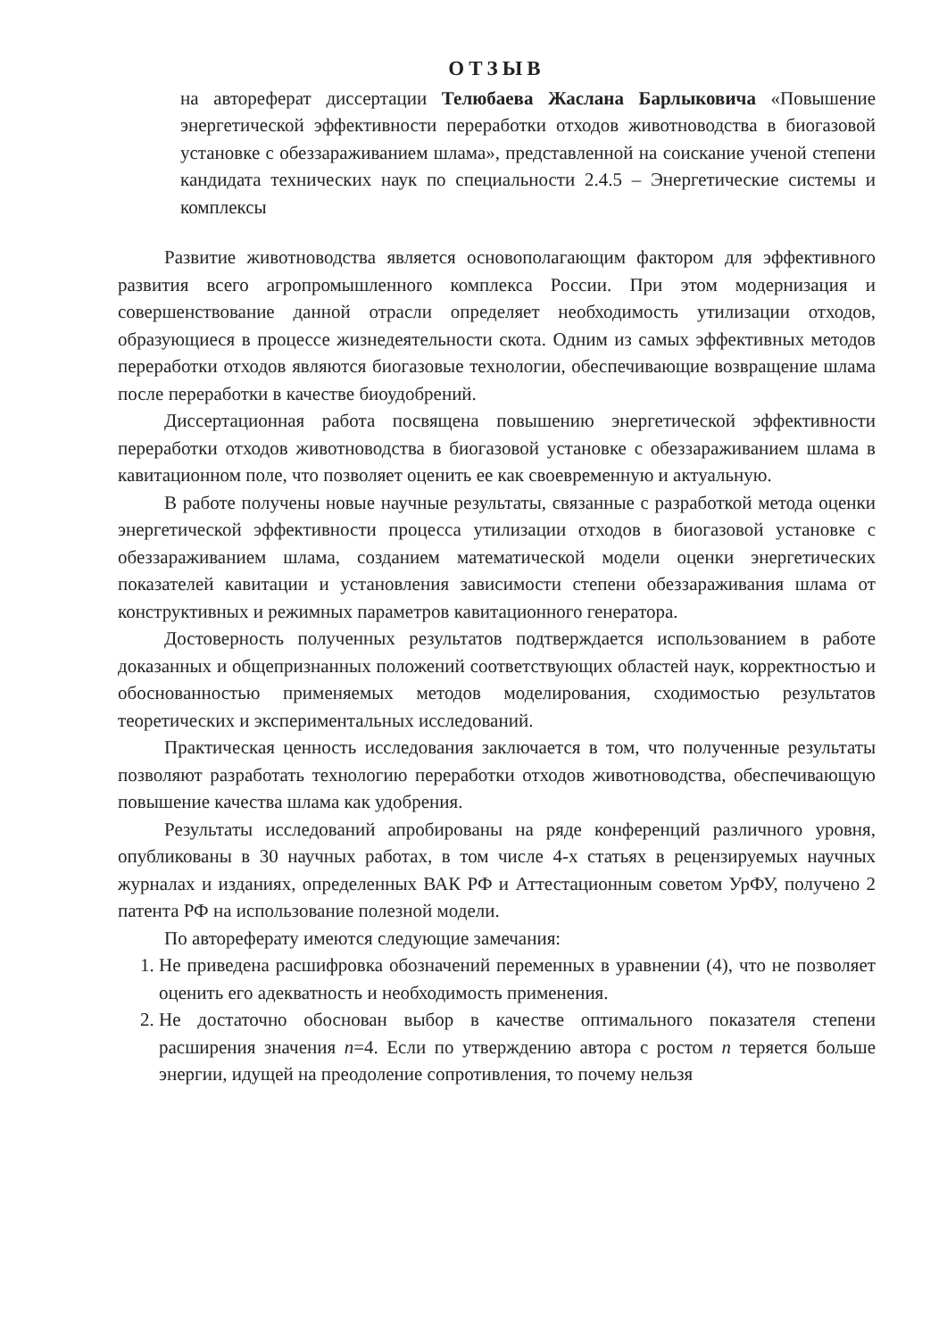ОТЗЫВ
на автореферат диссертации Телюбаева Жаслана Барлыковича «Повышение энергетической эффективности переработки отходов животноводства в биогазовой установке с обеззараживанием шлама», представленной на соискание ученой степени кандидата технических наук по специальности 2.4.5 – Энергетические системы и комплексы
Развитие животноводства является основополагающим фактором для эффективного развития всего агропромышленного комплекса России. При этом модернизация и совершенствование данной отрасли определяет необходимость утилизации отходов, образующиеся в процессе жизнедеятельности скота. Одним из самых эффективных методов переработки отходов являются биогазовые технологии, обеспечивающие возвращение шлама после переработки в качестве биоудобрений.
Диссертационная работа посвящена повышению энергетической эффективности переработки отходов животноводства в биогазовой установке с обеззараживанием шлама в кавитационном поле, что позволяет оценить ее как своевременную и актуальную.
В работе получены новые научные результаты, связанные с разработкой метода оценки энергетической эффективности процесса утилизации отходов в биогазовой установке с обеззараживанием шлама, созданием математической модели оценки энергетических показателей кавитации и установления зависимости степени обеззараживания шлама от конструктивных и режимных параметров кавитационного генератора.
Достоверность полученных результатов подтверждается использованием в работе доказанных и общепризнанных положений соответствующих областей наук, корректностью и обоснованностью применяемых методов моделирования, сходимостью результатов теоретических и экспериментальных исследований.
Практическая ценность исследования заключается в том, что полученные результаты позволяют разработать технологию переработки отходов животноводства, обеспечивающую повышение качества шлама как удобрения.
Результаты исследований апробированы на ряде конференций различного уровня, опубликованы в 30 научных работах, в том числе 4-х статьях в рецензируемых научных журналах и изданиях, определенных ВАК РФ и Аттестационным советом УрФУ, получено 2 патента РФ на использование полезной модели.
По автореферату имеются следующие замечания:
1. Не приведена расшифровка обозначений переменных в уравнении (4), что не позволяет оценить его адекватность и необходимость применения.
2. Не достаточно обоснован выбор в качестве оптимального показателя степени расширения значения n=4. Если по утверждению автора с ростом n теряется больше энергии, идущей на преодоление сопротивления, то почему нельзя